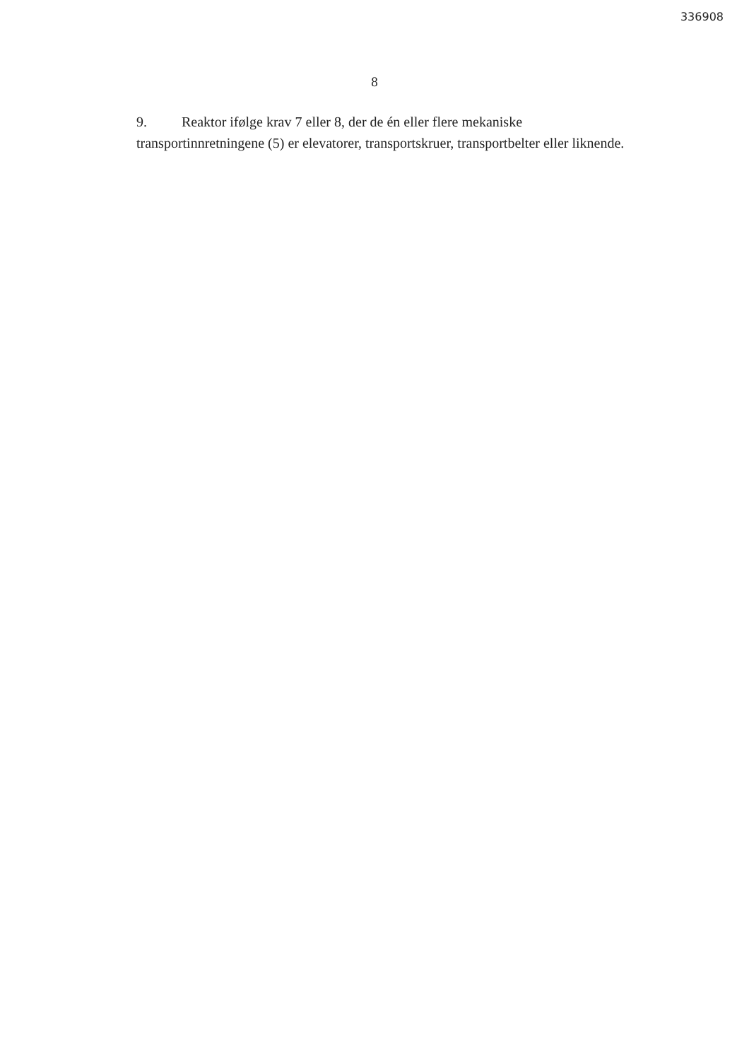336908
8
9. Reaktor ifølge krav 7 eller 8, der de én eller flere mekaniske transportinnretningene (5) er elevatorer, transportskruer, transportbelter eller liknende.